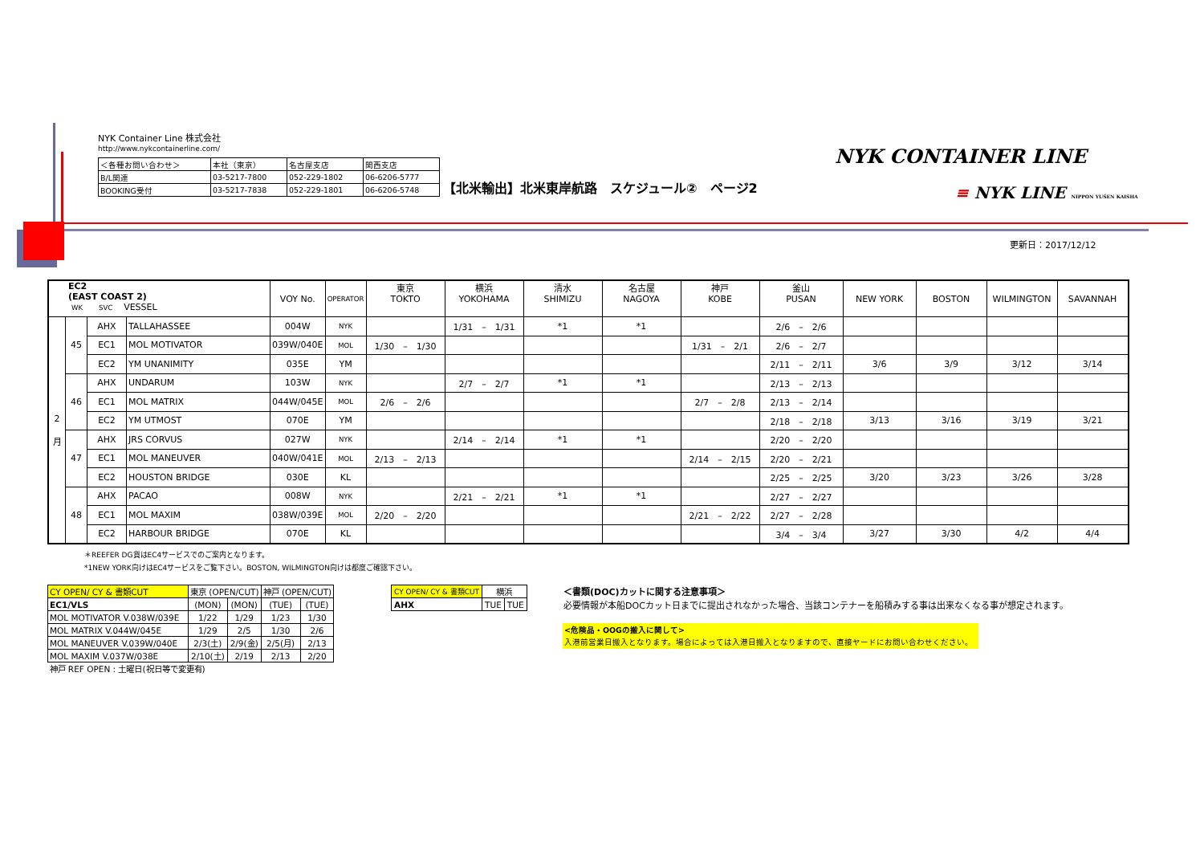NYK Container Line 株式会社
http://www.nykcontainerline.com/
| ＜各種お問い合わせ＞ | 本社（東京） | 名古屋支店 | 関西支店 |
| B/L関連 | 03-5217-7800 | 052-229-1802 | 06-6206-5777 |
| BOOKING受付 | 03-5217-7838 | 052-229-1801 | 06-6206-5748 |
【北米輸出】北米東岸航路　スケジュール②　ページ2
NYK CONTAINER LINE
≡ NYK LINE NIPPON YUSEN KAISHA
更新日：2017/12/12
| EC2 (EAST COAST 2) WK SVC VESSEL | | | | VOY No. | OPERATOR | 東京 TOKTO | 横浜 YOKOHAMA | 清水 SHIMIZU | 名古屋 NAGOYA | 神戸 KOBE | 釜山 PUSAN | NEW YORK | BOSTON | WILMINGTON | SAVANNAH |
| --- | --- | --- | --- | --- | --- | --- | --- | --- | --- | --- | --- | --- | --- | --- | --- |
| 2 月 | 45 | AHX | TALLAHASSEE | 004W | NYK | | 1/31 – 1/31 | *1 | *1 | | 2/6 – 2/6 | | | | |
| | | EC1 | MOL MOTIVATOR | 039W/040E | MOL | 1/30 – 1/30 | | | | 1/31 – 2/1 | 2/6 – 2/7 | | | | |
| | | EC2 | YM UNANIMITY | 035E | YM | | | | | | 2/11 – 2/11 | 3/6 | 3/9 | 3/12 | 3/14 |
| | 46 | AHX | UNDARUM | 103W | NYK | | 2/7 – 2/7 | *1 | *1 | | 2/13 – 2/13 | | | | |
| | | EC1 | MOL MATRIX | 044W/045E | MOL | 2/6 – 2/6 | | | | 2/7 – 2/8 | 2/13 – 2/14 | | | | |
| | | EC2 | YM UTMOST | 070E | YM | | | | | | 2/18 – 2/18 | 3/13 | 3/16 | 3/19 | 3/21 |
| | 47 | AHX | JRS CORVUS | 027W | NYK | | 2/14 – 2/14 | *1 | *1 | | 2/20 – 2/20 | | | | |
| | | EC1 | MOL MANEUVER | 040W/041E | MOL | 2/13 – 2/13 | | | | 2/14 – 2/15 | 2/20 – 2/21 | | | | |
| | | EC2 | HOUSTON BRIDGE | 030E | KL | | | | | | 2/25 – 2/25 | 3/20 | 3/23 | 3/26 | 3/28 |
| | 48 | AHX | PACAO | 008W | NYK | | 2/21 – 2/21 | *1 | *1 | | 2/27 – 2/27 | | | | |
| | | EC1 | MOL MAXIM | 038W/039E | MOL | 2/20 – 2/20 | | | | 2/21 – 2/22 | 2/27 – 2/28 | | | | |
| | | EC2 | HARBOUR BRIDGE | 070E | KL | | | | | | 3/4 – 3/4 | 3/27 | 3/30 | 4/2 | 4/4 |
＊REEFER DG貨はEC4サービスでのご案内となります。
*1NEW YORK向けはEC4サービスをご覧下さい。BOSTON, WILMINGTON向けは都度ご確認下さい。
| CY OPEN/ CY & 書類CUT | 東京 (OPEN/CUT) | | 神戸 (OPEN/CUT) | |
| EC1/VLS | (MON) | (MON) | (TUE) | (TUE) |
| MOL MOTIVATOR V.038W/039E | 1/22 | 1/29 | 1/23 | 1/30 |
| MOL MATRIX V.044W/045E | 1/29 | 2/5 | 1/30 | 2/6 |
| MOL MANEUVER V.039W/040E | 2/3(土) | 2/9(金) | 2/5(月) | 2/13 |
| MOL MAXIM V.037W/038E | 2/10(土) | 2/19 | 2/13 | 2/20 |
| 神戸 REF OPEN : 土曜日(祝日等で変更有) | | | | |
| CY OPEN/ CY & 書類CUT | 横浜 | |
| AHX | TUE | TUE |
＜書類(DOC)カットに関する注意事項＞
必要情報が本船DOCカット日までに提出されなかった場合、当該コンテナーを船積みする事は出来なくなる事が想定されます。
<危険品・OOGの搬入に関して>
入港前営業日搬入となります。場合によっては入港日搬入となりますので、直接ヤードにお問い合わせください。